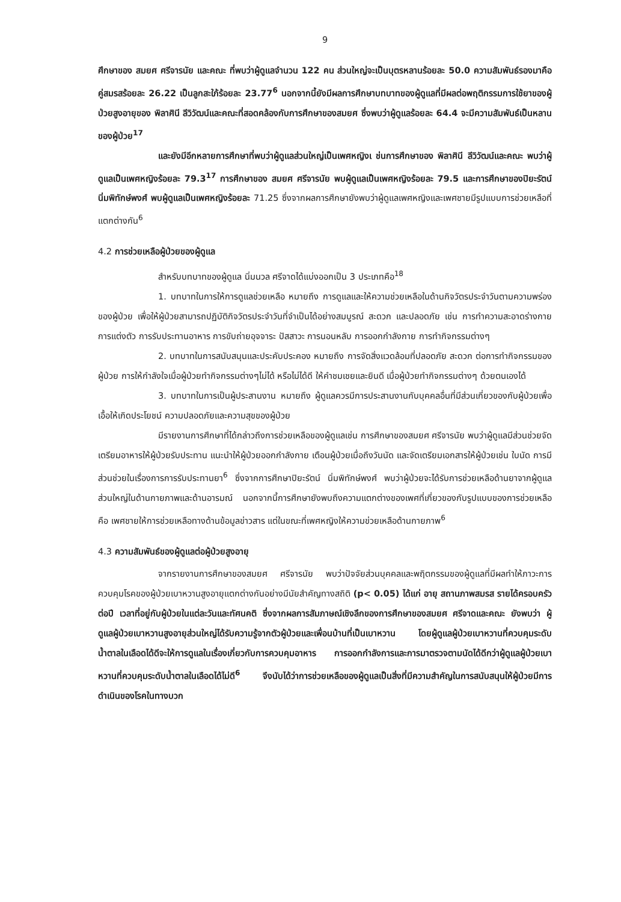9
ศึกษาของ สมยศ ศรีจารนัย และคณะ ที่พบว่าผู้ดูแลจำนวน 122 คน ส่วนใหญ่จะเป็นบุตรหลานร้อยละ 50.0 ความสัมพันธ์รองมาคือคู่สมรสร้อยละ 26.22 เป็นลูกสะใภ้ร้อยละ 23.77<sup>6</sup> นอกจากนี้ยังมีผลการศึกษาบทบาทของผู้ดูแลที่มีผลต่อพฤติกรรมการใช้ยาของผู้ป่วยสูงอายุของ พิลาศินี ลีวิวัฒน์และคณะที่สอดคล้องกับการศึกษาของสมยศ ซึ่งพบว่าผู้ดูแลร้อยละ 64.4 จะมีความสัมพันธ์เป็นหลานของผู้ป่วย<sup>17</sup>
และยังมีอีกหลายการศึกษาที่พบว่าผู้ดูแลส่วนใหญ่เป็นเพศหญิงเ ช่นการศึกษาของ พิลาศินี ลีวิวัฒน์และคณะ พบว่าผู้ดูแลเป็นเพศหญิงร้อยละ 79.3<sup>17</sup> การศึกษาของ สมยศ ศรีจารนัย พบผู้ดูแลเป็นเพศหญิงร้อยละ 79.5 และการศึกษาของปิยะรัตน์ นิ่มพิทักษ์พงศ์ พบผู้ดูแลเป็นเพศหญิงร้อยละ 71.25 ซึ่งจากผลการศึกษายังพบว่าผู้ดูแลเพศหญิงและเพศชายมีรูปแบบการช่วยเหลือที่แตกต่างกัน<sup>6</sup>
4.2 การช่วยเหลือผู้ป่วยของผู้ดูแล
สำหรับบทบาทของผู้ดูแล นิ่มนวล ศรีจาดได้แบ่งออกเป็น 3 ประเภทคือ<sup>18</sup>
1. บทบาทในการให้การดูแลช่วยเหลือ หมายถึง การดูแลและให้ความช่วยเหลือในด้านกิจวัตรประจำวันตามความพร่องของผู้ป่วย เพื่อให้ผู้ป่วยสามารถปฏิบัติกิจวัตรประจำวันที่จำเป็นได้อย่างสมบูรณ์ สะดวก และปลอดภัย เช่น การทำความสะอาดร่างกาย การแต่งตัว การรับประทานอาหาร การขับถ่ายอุจจาระ ปัสสาวะ การนอนหลับ การออกกำลังกาย การทำกิจกรรมต่างๆ
2. บทบาทในการสนับสนุนและประคับประคอง หมายถึง การจัดสิ่งแวดล้อมที่ปลอดภัย สะดวก ต่อการทำกิจกรรมของผู้ป่วย การให้กำลังใจเมื่อผู้ป่วยทำกิจกรรมต่างๆไม่ได้ หรือไม่ได้ดี ให้คำชมเชยและยินดี เมื่อผู้ป่วยทำกิจกรรมต่างๆ ด้วยตนเองได้
3. บทบาทในการเป็นผู้ประสานงาน หมายถึง ผู้ดูแลควรมีการประสานงานกับบุคคลอื่นที่มีส่วนเกี่ยวของกับผู้ป่วยเพื่อเอื้อให้เกิดประโยชน์ ความปลอดภัยและความสุขของผู้ป่วย
มีรายงานการศึกษาที่ได้กล่าวถึงการช่วยเหลือของผู้ดูแลเช่น การศึกษาของสมยศ ศรีจารนัย พบว่าผู้ดูแลมีส่วนช่วยจัดเตรียมอาหารให้ผู้ป่วยรับประทาน แนะนำให้ผู้ป่วยออกกำลังกาย เตือนผู้ป่วยเมื่อถึงวันนัด และจัดเตรียมเอกสารให้ผู้ป่วยเช่น ใบนัด การมีส่วนช่วยในเรื่องการการรับประทานยา<sup>6</sup> ซึ่งจากการศึกษาปิยะรัตน์ นิ่มพิทักษ์พงศ์ พบว่าผู้ป่วยจะได้รับการช่วยเหลือด้านยาจากผู้ดูแลส่วนใหญ่ในด้านกายภาพและด้านอารมณ์ นอกจากนี้การศึกษายังพบถึงความแตกต่างของเพศที่เกี่ยวของกับรูปแบบของการช่วยเหลือคือ เพศชายให้การช่วยเหลือทางด้านข้อมูลข่าวสาร แต่ในขณะที่เพศหญิงให้ความข่วยเหลือด้านกายภาพ<sup>6</sup>
4.3 ความสัมพันธ์ของผู้ดูแลต่อผู้ป่วยสูงอายุ
จากรายงานการศึกษาของสมยศ ศรีจารนัย พบว่าปัจจัยส่วนบุคคลและพฤิตกรรมของผู้ดูแลที่มีผลทำให้ภาวะการควบคุมโรคของผู้ป่วยเบาหวานสูงอายุแตกต่างกันอย่างมีนัยสำคัญทางสถิติ (p< 0.05) ได้แก่ อายุ สถานภาพสมรส รายได้ครอบครัวต่อปี เวลาที่อยู่กับผู้ป่วยในแต่ละวันและทัศนคติ ซึ่งจากผลการสัมภาษณ์เชิงลึกของการศึกษาของสมยศ ศรีจาดและคณะ ยังพบว่า ผู้ดูแลผู้ป่วยเบาหวานสูงอายุส่วนใหญ่ได้รับความรู้จากตัวผู้ป่วยและเพื่อนบ้านที่เป็นเบาหวาน โดยผู้ดูแลผู้ป่วยเบาหวานที่ควบคุมระดับน้ำตาลในเลือดได้ดีจะให้การดูแลในเรื่องเกี่ยวกับการควบคุมอาหาร การออกกำลังการและการมาตรวจตามนัดได้ดีกว่าผู้ดูแลผู้ป่วยเบาหวานที่ควบคุมระดับน้ำตาลในเลือดได้ไม่ดี<sup>6</sup> จึงนับได้ว่าการช่วยเหลือของผู้ดูแลเป็นสิ่งที่มีความสำคัญในการสนับสนุนให้ผู้ป่วยมีการดำเนินของโรคในทางบวก